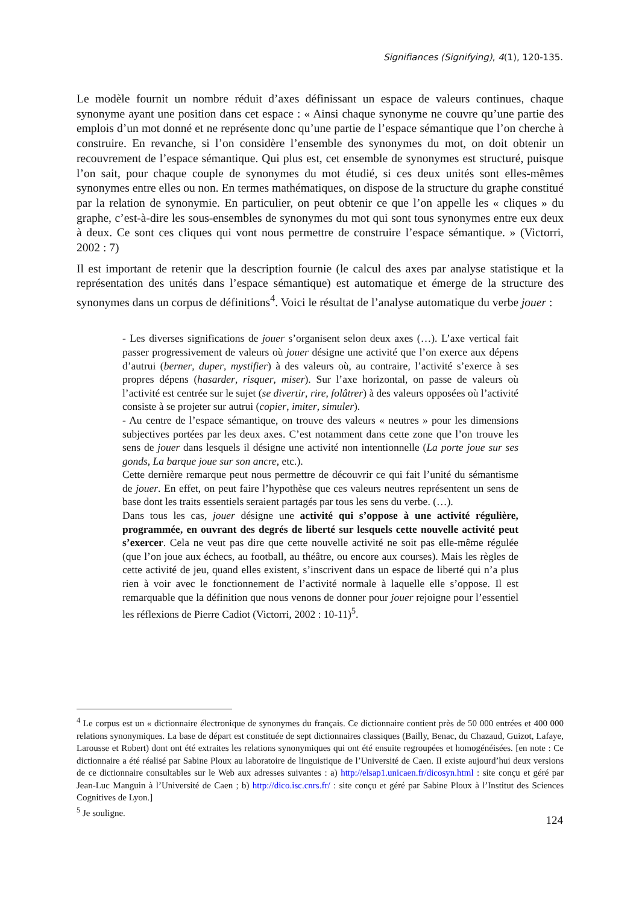Signifiances (Signifying), 4(1), 120-135.
Le modèle fournit un nombre réduit d’axes définissant un espace de valeurs continues, chaque synonyme ayant une position dans cet espace : « Ainsi chaque synonyme ne couvre qu’une partie des emplois d’un mot donné et ne représente donc qu’une partie de l’espace sémantique que l’on cherche à construire. En revanche, si l’on considère l’ensemble des synonymes du mot, on doit obtenir un recouvrement de l’espace sémantique. Qui plus est, cet ensemble de synonymes est structuré, puisque l’on sait, pour chaque couple de synonymes du mot étudié, si ces deux unités sont elles-mêmes synonymes entre elles ou non. En termes mathématiques, on dispose de la structure du graphe constitué par la relation de synonymie. En particulier, on peut obtenir ce que l’on appelle les « cliques » du graphe, c’est-à-dire les sous-ensembles de synonymes du mot qui sont tous synonymes entre eux deux à deux. Ce sont ces cliques qui vont nous permettre de construire l’espace sémantique. » (Victorri, 2002 : 7)
Il est important de retenir que la description fournie (le calcul des axes par analyse statistique et la représentation des unités dans l’espace sémantique) est automatique et émerge de la structure des synonymes dans un corpus de définitions<sup>4</sup>. Voici le résultat de l’analyse automatique du verbe jouer :
- Les diverses significations de jouer s’organisent selon deux axes (…). L’axe vertical fait passer progressivement de valeurs où jouer désigne une activité que l’on exerce aux dépens d’autrui (berner, duper, mystifier) à des valeurs où, au contraire, l’activité s’exerce à ses propres dépens (hasarder, risquer, miser). Sur l’axe horizontal, on passe de valeurs où l’activité est centrée sur le sujet (se divertir, rire, folâtrer) à des valeurs opposées où l’activité consiste à se projeter sur autrui (copier, imiter, simuler).
- Au centre de l’espace sémantique, on trouve des valeurs « neutres » pour les dimensions subjectives portées par les deux axes. C’est notamment dans cette zone que l’on trouve les sens de jouer dans lesquels il désigne une activité non intentionnelle (La porte joue sur ses gonds, La barque joue sur son ancre, etc.).
Cette dernière remarque peut nous permettre de découvrir ce qui fait l’unité du sémantisme de jouer. En effet, on peut faire l’hypothèse que ces valeurs neutres représentent un sens de base dont les traits essentiels seraient partagés par tous les sens du verbe. (…).
Dans tous les cas, jouer désigne une activité qui s’oppose à une activité régulière, programmée, en ouvrant des degrés de liberté sur lesquels cette nouvelle activité peut s’exercer. Cela ne veut pas dire que cette nouvelle activité ne soit pas elle-même régulée (que l’on joue aux échecs, au football, au théâtre, ou encore aux courses). Mais les règles de cette activité de jeu, quand elles existent, s’inscrivent dans un espace de liberté qui n’a plus rien à voir avec le fonctionnement de l’activité normale à laquelle elle s’oppose. Il est remarquable que la définition que nous venons de donner pour jouer rejoigne pour l’essentiel les réflexions de Pierre Cadiot (Victorri, 2002 : 10-11)<sup>5</sup>.
<sup>4</sup> Le corpus est un « dictionnaire électronique de synonymes du français. Ce dictionnaire contient près de 50 000 entrées et 400 000 relations synonymiques. La base de départ est constituée de sept dictionnaires classiques (Bailly, Benac, du Chazaud, Guizot, Lafaye, Larousse et Robert) dont ont été extraites les relations synonymiques qui ont été ensuite regroupées et homogénéisées. [en note : Ce dictionnaire a été réalisé par Sabine Ploux au laboratoire de linguistique de l’Université de Caen. Il existe aujourd’hui deux versions de ce dictionnaire consultables sur le Web aux adresses suivantes : a) http://elsap1.unicaen.fr/dicosyn.html : site conçu et géré par Jean-Luc Manguin à l’Université de Caen ; b) http://dico.isc.cnrs.fr/ : site conçu et géré par Sabine Ploux à l’Institut des Sciences Cognitives de Lyon.]
<sup>5</sup> Je souligne.
124